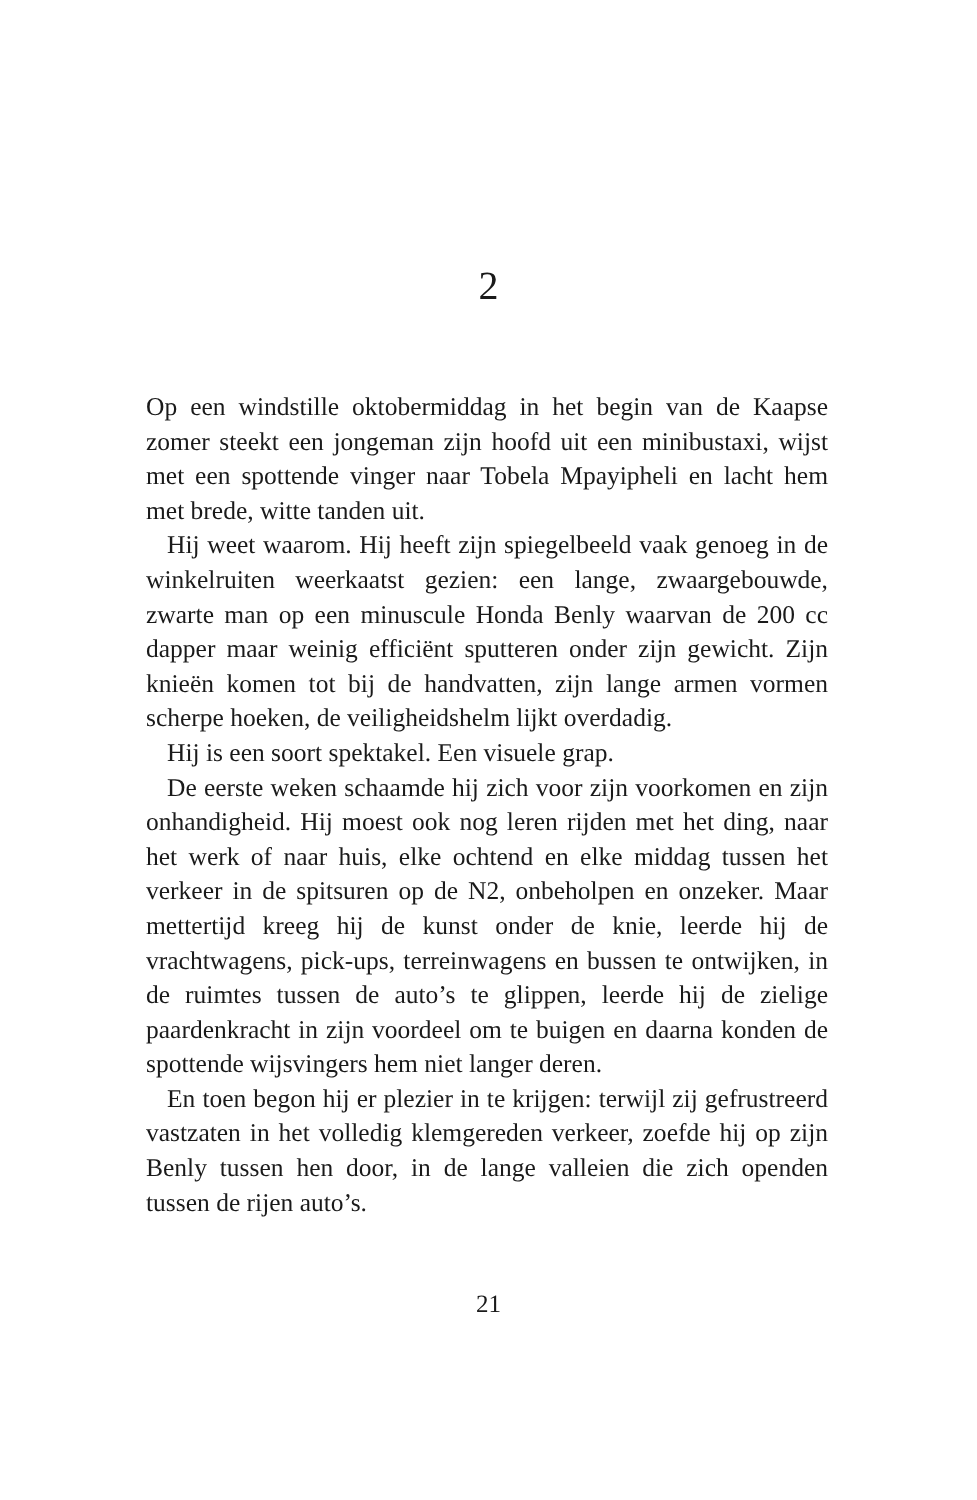2
Op een windstille oktobermiddag in het begin van de Kaapse zomer steekt een jongeman zijn hoofd uit een minibustaxi, wijst met een spottende vinger naar Tobela Mpayipheli en lacht hem met brede, witte tanden uit.
Hij weet waarom. Hij heeft zijn spiegelbeeld vaak genoeg in de winkelruiten weerkaatst gezien: een lange, zwaarge­bouwde, zwarte man op een minuscule Honda Benly waar­van de 200 cc dapper maar weinig efficiënt sputteren onder zijn gewicht. Zijn knieën komen tot bij de handvatten, zijn lange armen vormen scherpe hoeken, de veiligheidshelm lijkt overdadig.
Hij is een soort spektakel. Een visuele grap.
De eerste weken schaamde hij zich voor zijn voorkomen en zijn onhandigheid. Hij moest ook nog leren rijden met het ding, naar het werk of naar huis, elke ochtend en elke middag tussen het verkeer in de spitsuren op de N2, onbe­holpen en onzeker. Maar mettertijd kreeg hij de kunst onder de knie, leerde hij de vrachtwagens, pick-ups, terreinwagens en bussen te ontwijken, in de ruimtes tussen de auto’s te glip­pen, leerde hij de zielige paardenkracht in zijn voordeel om te buigen en daarna konden de spottende wijsvingers hem niet langer deren.
En toen begon hij er plezier in te krijgen: terwijl zij gefrus­treerd vastzaten in het volledig klemgereden verkeer, zoefde hij op zijn Benly tussen hen door, in de lange valleien die zich openden tussen de rijen auto’s.
21